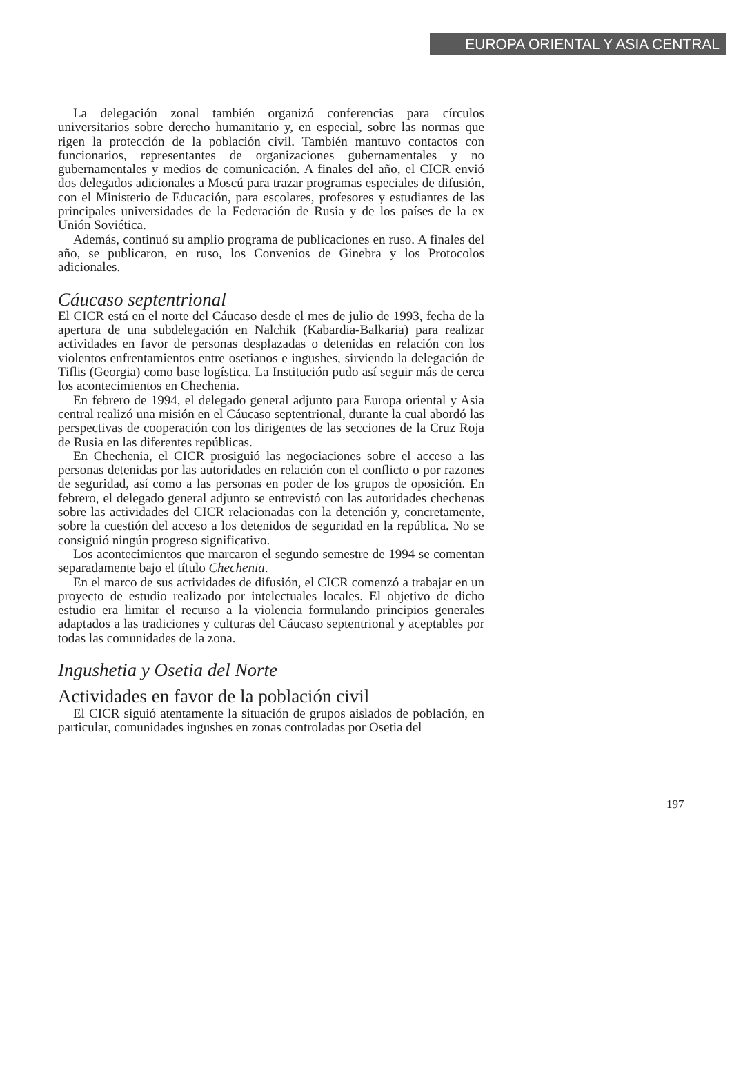EUROPA ORIENTAL Y ASIA CENTRAL
La delegación zonal también organizó conferencias para círculos universitarios sobre derecho humanitario y, en especial, sobre las normas que rigen la protección de la población civil. También mantuvo contactos con funcionarios, representantes de organizaciones gubernamentales y no gubernamentales y medios de comunicación. A finales del año, el CICR envió dos delegados adicionales a Moscú para trazar programas especiales de difusión, con el Ministerio de Educación, para escolares, profesores y estudiantes de las principales universidades de la Federación de Rusia y de los países de la ex Unión Soviética.
Además, continuó su amplio programa de publicaciones en ruso. A finales del año, se publicaron, en ruso, los Convenios de Ginebra y los Protocolos adicionales.
Cáucaso septentrional
El CICR está en el norte del Cáucaso desde el mes de julio de 1993, fecha de la apertura de una subdelegación en Nalchik (Kabardia-Balkaria) para realizar actividades en favor de personas desplazadas o detenidas en relación con los violentos enfrentamientos entre osetianos e ingushes, sirviendo la delegación de Tiflis (Georgia) como base logística. La Institución pudo así seguir más de cerca los acontecimientos en Chechenia.
En febrero de 1994, el delegado general adjunto para Europa oriental y Asia central realizó una misión en el Cáucaso septentrional, durante la cual abordó las perspectivas de cooperación con los dirigentes de las secciones de la Cruz Roja de Rusia en las diferentes repúblicas.
En Chechenia, el CICR prosiguió las negociaciones sobre el acceso a las personas detenidas por las autoridades en relación con el conflicto o por razones de seguridad, así como a las personas en poder de los grupos de oposición. En febrero, el delegado general adjunto se entrevistó con las autoridades chechenas sobre las actividades del CICR relacionadas con la detención y, concretamente, sobre la cuestión del acceso a los detenidos de seguridad en la república. No se consiguió ningún progreso significativo.
Los acontecimientos que marcaron el segundo semestre de 1994 se comentan separadamente bajo el título Chechenia.
En el marco de sus actividades de difusión, el CICR comenzó a trabajar en un proyecto de estudio realizado por intelectuales locales. El objetivo de dicho estudio era limitar el recurso a la violencia formulando principios generales adaptados a las tradiciones y culturas del Cáucaso septentrional y aceptables por todas las comunidades de la zona.
Ingushetia y Osetia del Norte
Actividades en favor de la población civil
El CICR siguió atentamente la situación de grupos aislados de población, en particular, comunidades ingushes en zonas controladas por Osetia del
197